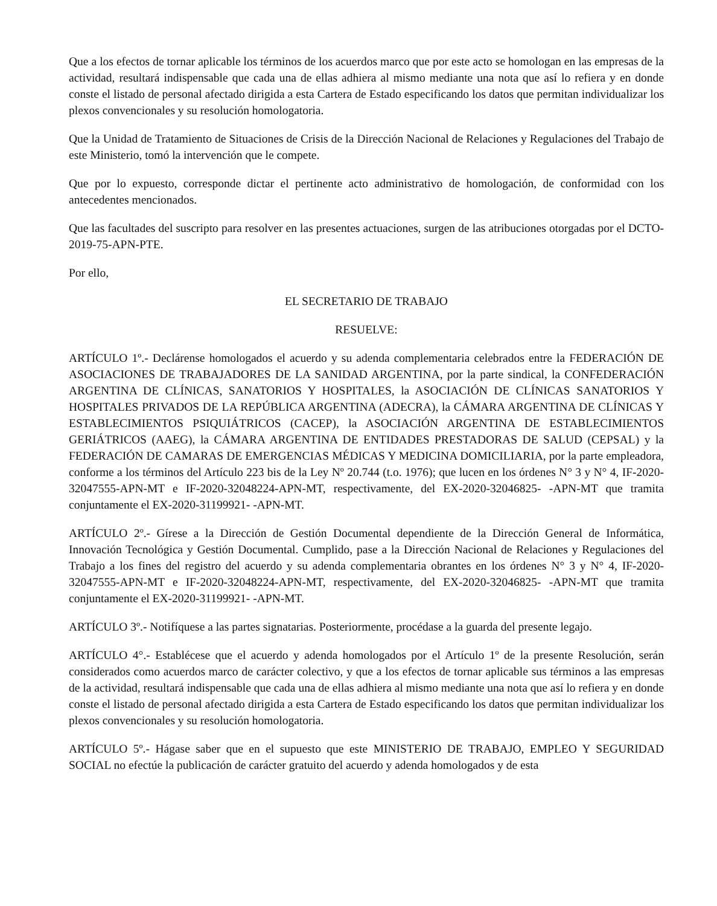Que a los efectos de tornar aplicable los términos de los acuerdos marco que por este acto se homologan en las empresas de la actividad, resultará indispensable que cada una de ellas adhiera al mismo mediante una nota que así lo refiera y en donde conste el listado de personal afectado dirigida a esta Cartera de Estado especificando los datos que permitan individualizar los plexos convencionales y su resolución homologatoria.
Que la Unidad de Tratamiento de Situaciones de Crisis de la Dirección Nacional de Relaciones y Regulaciones del Trabajo de este Ministerio, tomó la intervención que le compete.
Que por lo expuesto, corresponde dictar el pertinente acto administrativo de homologación, de conformidad con los antecedentes mencionados.
Que las facultades del suscripto para resolver en las presentes actuaciones, surgen de las atribuciones otorgadas por el DCTO-2019-75-APN-PTE.
Por ello,
EL SECRETARIO DE TRABAJO
RESUELVE:
ARTÍCULO 1º.- Declárense homologados el acuerdo y su adenda complementaria celebrados entre la FEDERACIÓN DE ASOCIACIONES DE TRABAJADORES DE LA SANIDAD ARGENTINA, por la parte sindical, la CONFEDERACIÓN ARGENTINA DE CLÍNICAS, SANATORIOS Y HOSPITALES, la ASOCIACIÓN DE CLÍNICAS SANATORIOS Y HOSPITALES PRIVADOS DE LA REPÚBLICA ARGENTINA (ADECRA), la CÁMARA ARGENTINA DE CLÍNICAS Y ESTABLECIMIENTOS PSIQUIÁTRICOS (CACEP), la ASOCIACIÓN ARGENTINA DE ESTABLECIMIENTOS GERIÁTRICOS (AAEG), la CÁMARA ARGENTINA DE ENTIDADES PRESTADORAS DE SALUD (CEPSAL) y la FEDERACIÓN DE CAMARAS DE EMERGENCIAS MÉDICAS Y MEDICINA DOMICILIARIA, por la parte empleadora, conforme a los términos del Artículo 223 bis de la Ley Nº 20.744 (t.o. 1976); que lucen en los órdenes N° 3 y N° 4, IF-2020-32047555-APN-MT e IF-2020-32048224-APN-MT, respectivamente, del EX-2020-32046825- -APN-MT que tramita conjuntamente el EX-2020-31199921- -APN-MT.
ARTÍCULO 2º.- Gírese a la Dirección de Gestión Documental dependiente de la Dirección General de Informática, Innovación Tecnológica y Gestión Documental. Cumplido, pase a la Dirección Nacional de Relaciones y Regulaciones del Trabajo a los fines del registro del acuerdo y su adenda complementaria obrantes en los órdenes N° 3 y N° 4, IF-2020-32047555-APN-MT e IF-2020-32048224-APN-MT, respectivamente, del EX-2020-32046825- -APN-MT que tramita conjuntamente el EX-2020-31199921- -APN-MT.
ARTÍCULO 3º.- Notifíquese a las partes signatarias. Posteriormente, procédase a la guarda del presente legajo.
ARTÍCULO 4°.- Establécese que el acuerdo y adenda homologados por el Artículo 1º de la presente Resolución, serán considerados como acuerdos marco de carácter colectivo, y que a los efectos de tornar aplicable sus términos a las empresas de la actividad, resultará indispensable que cada una de ellas adhiera al mismo mediante una nota que así lo refiera y en donde conste el listado de personal afectado dirigida a esta Cartera de Estado especificando los datos que permitan individualizar los plexos convencionales y su resolución homologatoria.
ARTÍCULO 5º.- Hágase saber que en el supuesto que este MINISTERIO DE TRABAJO, EMPLEO Y SEGURIDAD SOCIAL no efectúe la publicación de carácter gratuito del acuerdo y adenda homologados y de esta